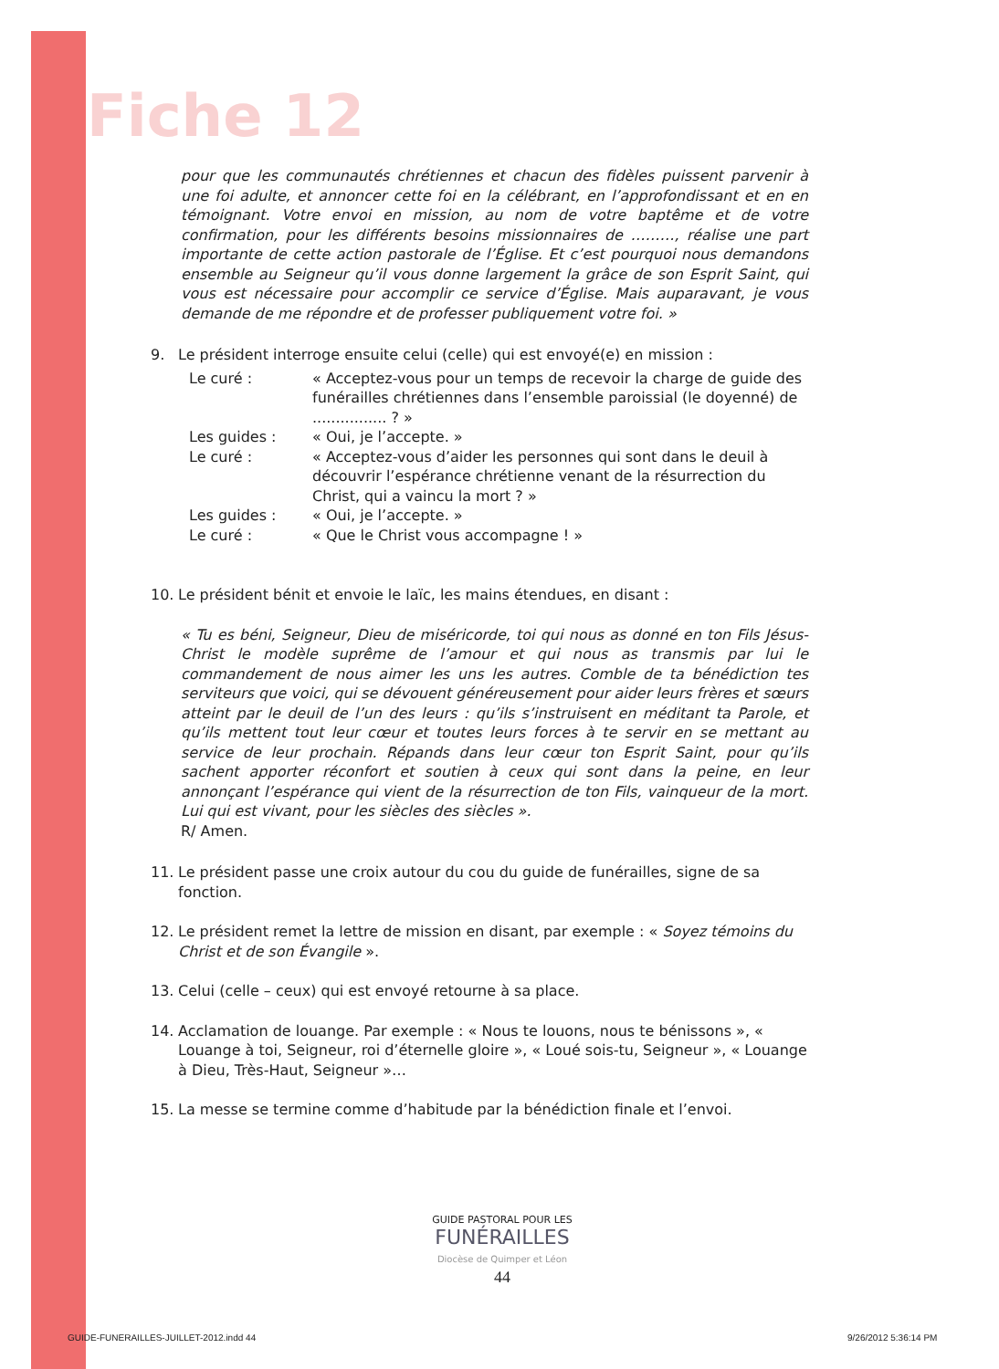Fiche 12
pour que les communautés chrétiennes et chacun des fidèles puissent parvenir à une foi adulte, et annoncer cette foi en la célébrant, en l’approfondissant et en en témoignant. Votre envoi en mission, au nom de votre baptême et de votre confirmation, pour les différents besoins missionnaires de ………, réalise une part importante de cette action pastorale de l’Église. Et c’est pourquoi nous demandons ensemble au Seigneur qu’il vous donne largement la grâce de son Esprit Saint, qui vous est nécessaire pour accomplir ce service d’Église. Mais auparavant, je vous demande de me répondre et de professer publiquement votre foi. »
9. Le président interroge ensuite celui (celle) qui est envoyé(e) en mission :
Le curé : « Acceptez-vous pour un temps de recevoir la charge de guide des funérailles chrétiennes dans l’ensemble paroissial (le doyenné) de ................ ? » Les guides : « Oui, je l’accepte. » Le curé : « Acceptez-vous d’aider les personnes qui sont dans le deuil à découvrir l’espérance chrétienne venant de la résurrection du Christ, qui a vaincu la mort ? » Les guides : « Oui, je l’accepte. » Le curé : « Que le Christ vous accompagne ! »
10. Le président bénit et envoie le laïc, les mains étendues, en disant :
« Tu es béni, Seigneur, Dieu de miséricorde, toi qui nous as donné en ton Fils Jésus-Christ le modèle suprême de l’amour et qui nous as transmis par lui le commandement de nous aimer les uns les autres. Comble de ta bénédiction tes serviteurs que voici, qui se dévouent généreusement pour aider leurs frères et sœurs atteint par le deuil de l’un des leurs : qu’ils s’instruisent en méditant ta Parole, et qu’ils mettent tout leur cœur et toutes leurs forces à te servir en se mettant au service de leur prochain. Répands dans leur cœur ton Esprit Saint, pour qu’ils sachent apporter réconfort et soutien à ceux qui sont dans la peine, en leur annonçant l’espérance qui vient de la résurrection de ton Fils, vainqueur de la mort. Lui qui est vivant, pour les siècles des siècles ».
R/ Amen.
11. Le président passe une croix autour du cou du guide de funérailles, signe de sa fonction.
12. Le président remet la lettre de mission en disant, par exemple : « Soyez témoins du Christ et de son Évangile ».
13. Celui (celle – ceux) qui est envoyé retourne à sa place.
14. Acclamation de louange. Par exemple : « Nous te louons, nous te bénissons », « Louange à toi, Seigneur, roi d’éternelle gloire », « Loué sois-tu, Seigneur », « Louange à Dieu, Très-Haut, Seigneur »…
15. La messe se termine comme d’habitude par la bénédiction finale et l’envoi.
GUIDE PASTORAL POUR LES
FUNÉRAILLES
Diocèse de Quimper et Léon
44
GUIDE-FUNERAILLES-JUILLET-2012.indd 44
9/26/2012 5:36:14 PM